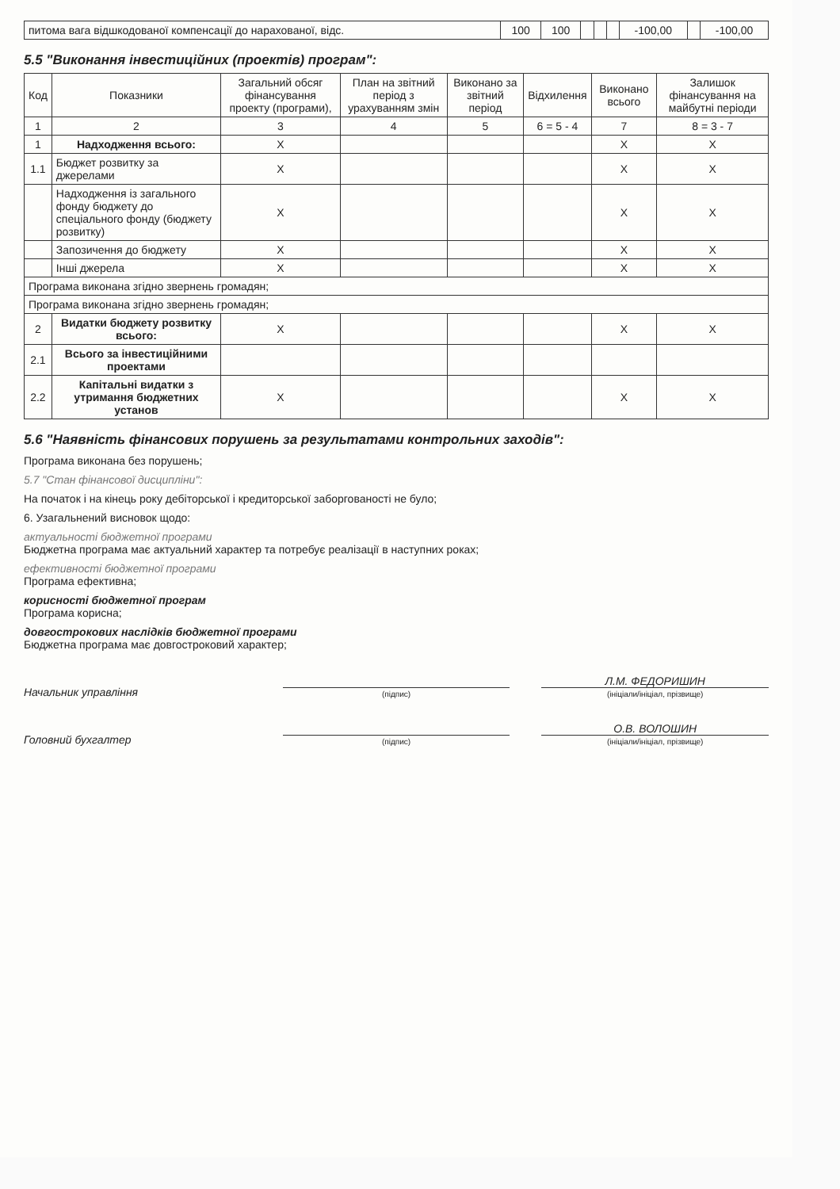| питома вага відшкодованої компенсації до нарахованої, відс. | 100 | 100 | | | | -100,00 | | -100,00 |
5.5 "Виконання інвестиційних (проектів) програм":
| Код | Показники | Загальний обсяг фінансування проекту (програми), | План на звітний період з урахуванням змін | Виконано за звітний період | Відхилення | Виконано всього | Залишок фінансування на майбутні періоди |
| --- | --- | --- | --- | --- | --- | --- | --- |
| 1 | 2 | 3 | 4 | 5 | 6 = 5 - 4 | 7 | 8 = 3 - 7 |
| 1 | Надходження всього: | X | | | | X | X |
| 1.1 | Бюджет розвитку за джерелами | X | | | | X | X |
| | Надходження із загального фонду бюджету до спеціального фонду (бюджету розвитку) | X | | | | X | X |
| | Запозичення до бюджету | X | | | | X | X |
| | Інші джерела | X | | | | X | X |
| Програма виконана згідно звернень громадян; | | | | | | | |
| Програма виконана згідно звернень громадян; | | | | | | | |
| 2 | Видатки бюджету розвитку всього: | X | | | | X | X |
| 2.1 | Всього за інвестиційними проектами | | | | | | |
| 2.2 | Капітальні видатки з утримання бюджетних установ | X | | | | X | X |
5.6 "Наявність фінансових порушень за результатами контрольних заходів":
Програма виконана без порушень;
5.7 "Стан фінансової дисципліни":
На початок і на кінець року дебіторської і кредиторської заборгованості не було;
6. Узагальнений висновок щодо:
актуальності бюджетної програми
Бюджетна програма має актуальний характер та потребує реалізації в наступних роках;
ефективності бюджетної програми
Програма ефективна;
корисності бюджетної програм
Програма корисна;
довгострокових наслідків бюджетної програми
Бюджетна програма має довгостроковий характер;
Начальник управління
(підпис)
Л.М. ФЕДОРИШИН
(ініціали/ініціал, прізвище)
Головний бухгалтер
(підпис)
О.В. ВОЛОШИН
(ініціали/ініціал, прізвище)